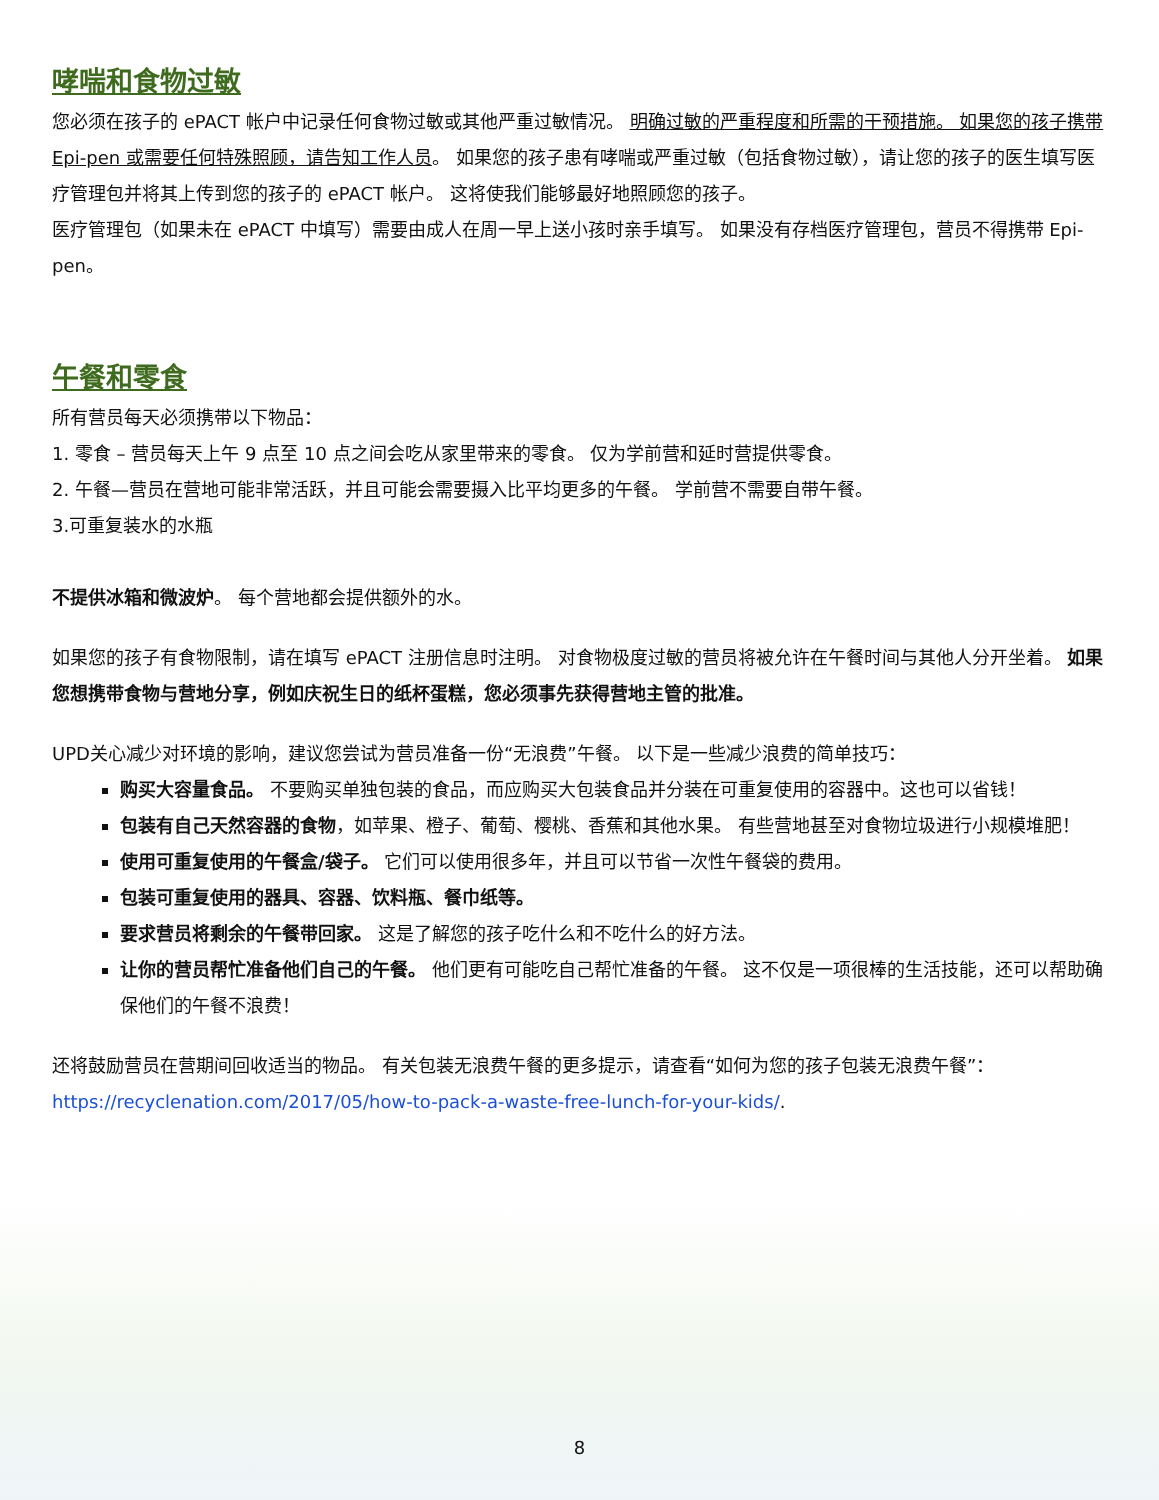哮喘和食物过敏
您必须在孩子的 ePACT 帐户中记录任何食物过敏或其他严重过敏情况。 明确过敏的严重程度和所需的干预措施。 如果您的孩子携带 Epi-pen 或需要任何特殊照顾，请告知工作人员。 如果您的孩子患有哮喘或严重过敏（包括食物过敏），请让您的孩子的医生填写医疗管理包并将其上传到您的孩子的 ePACT 帐户。 这将使我们能够最好地照顾您的孩子。
医疗管理包（如果未在 ePACT 中填写）需要由成人在周一早上送小孩时亲手填写。 如果没有存档医疗管理包，营员不得携带 Epi-pen。
午餐和零食
所有营员每天必须携带以下物品：
1. 零食 – 营员每天上午 9 点至 10 点之间会吃从家里带来的零食。 仅为学前营和延时营提供零食。
2. 午餐—营员在营地可能非常活跃，并且可能会需要摄入比平均更多的午餐。 学前营不需要自带午餐。
3.可重复装水的水瓶
不提供冰箱和微波炉。 每个营地都会提供额外的水。
如果您的孩子有食物限制，请在填写 ePACT 注册信息时注明。 对食物极度过敏的营员将被允许在午餐时间与其他人分开坐着。 如果您想携带食物与营地分享，例如庆祝生日的纸杯蛋糕，您必须事先获得营地主管的批准。
UPD关心减少对环境的影响，建议您尝试为营员准备一份“无浪费”午餐。 以下是一些减少浪费的简单技巧：
购买大容量食品。 不要购买单独包装的食品，而应购买大包装食品并分装在可重复使用的容器中。这也可以省钱！
包装有自己天然容器的食物，如苹果、橙子、葡萄、樱桃、香蕉和其他水果。 有些营地甚至对食物垃圾进行小规模堆肥！
使用可重复使用的午餐盒/袋子。 它们可以使用很多年，并且可以节省一次性午餐袋的费用。
包装可重复使用的器具、容器、饮料瓶、餐巾纸等。
要求营员将剩余的午餐带回家。 这是了解您的孩子吃什么和不吃什么的好方法。
让你的营员帮忙准备他们自己的午餐。 他们更有可能吃自己帮忙准备的午餐。 这不仅是一项很棒的生活技能，还可以帮助确保他们的午餐不浪费！
还将鼓励营员在营期间回收适当的物品。 有关包装无浪费午餐的更多提示，请查看“如何为您的孩子包装无浪费午餐”： https://recyclenation.com/2017/05/how-to-pack-a-waste-free-lunch-for-your-kids/.
8